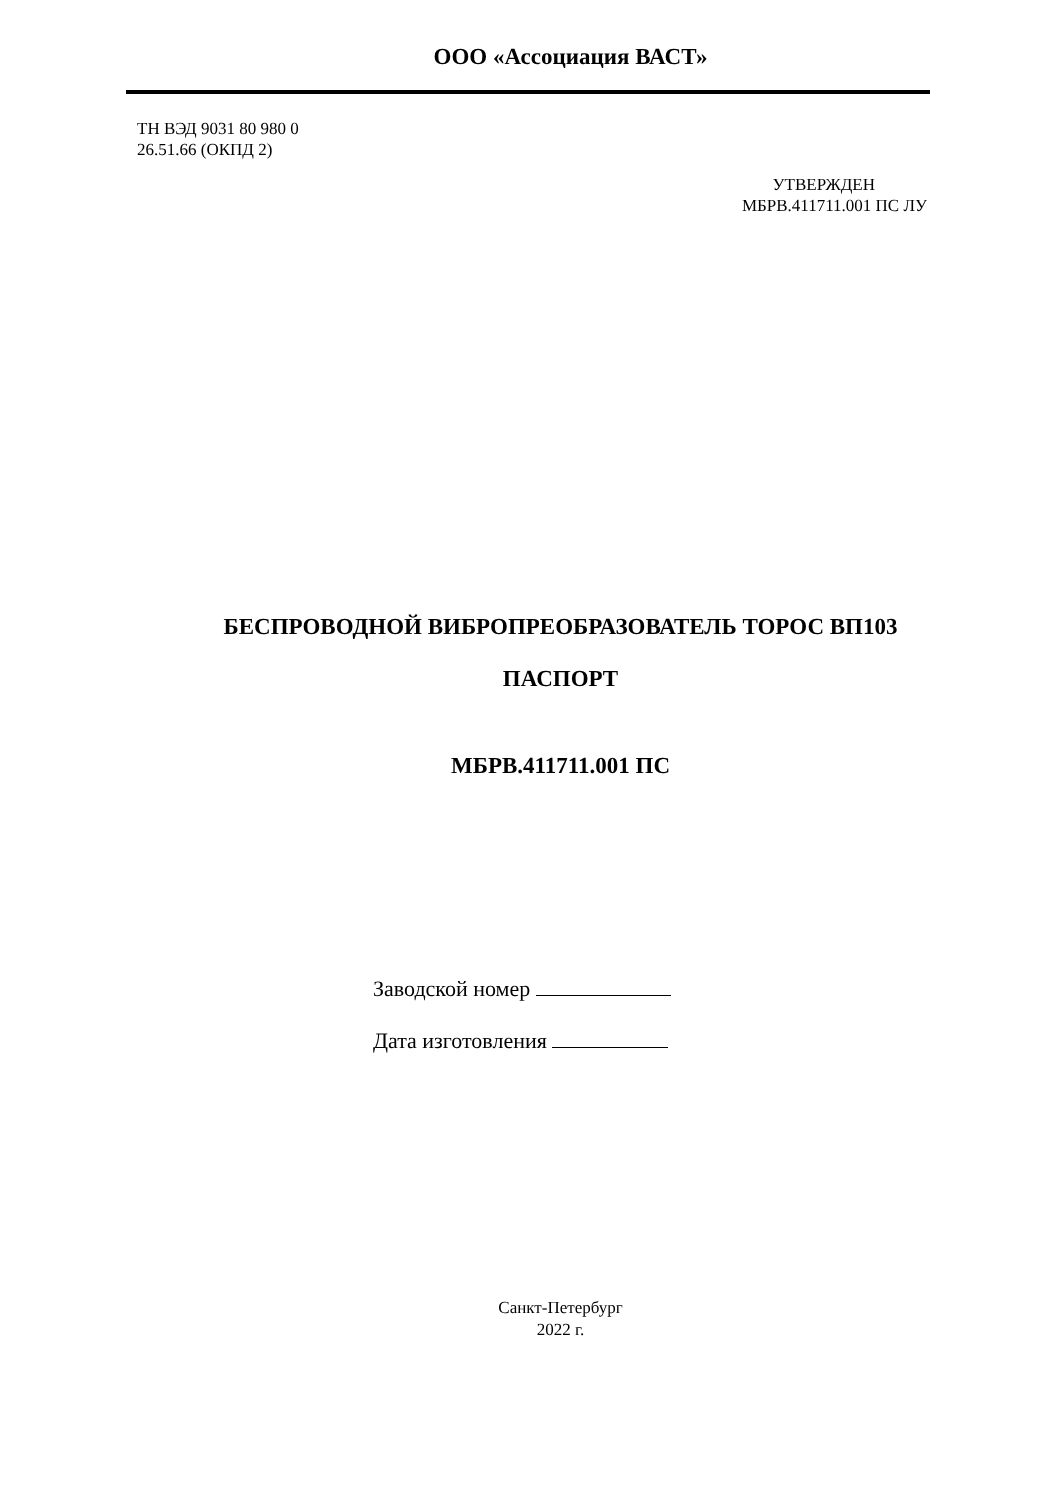ООО «Ассоциация ВАСТ»
ТН ВЭД 9031 80 980 0
26.51.66 (ОКПД 2)
УТВЕРЖДЕН
МБРВ.411711.001 ПС ЛУ
БЕСПРОВОДНОЙ ВИБРОПРЕОБРАЗОВАТЕЛЬ ТОРОС ВП103
ПАСПОРТ
МБРВ.411711.001 ПС
Заводской номер
Дата изготовления
Санкт-Петербург
2022 г.